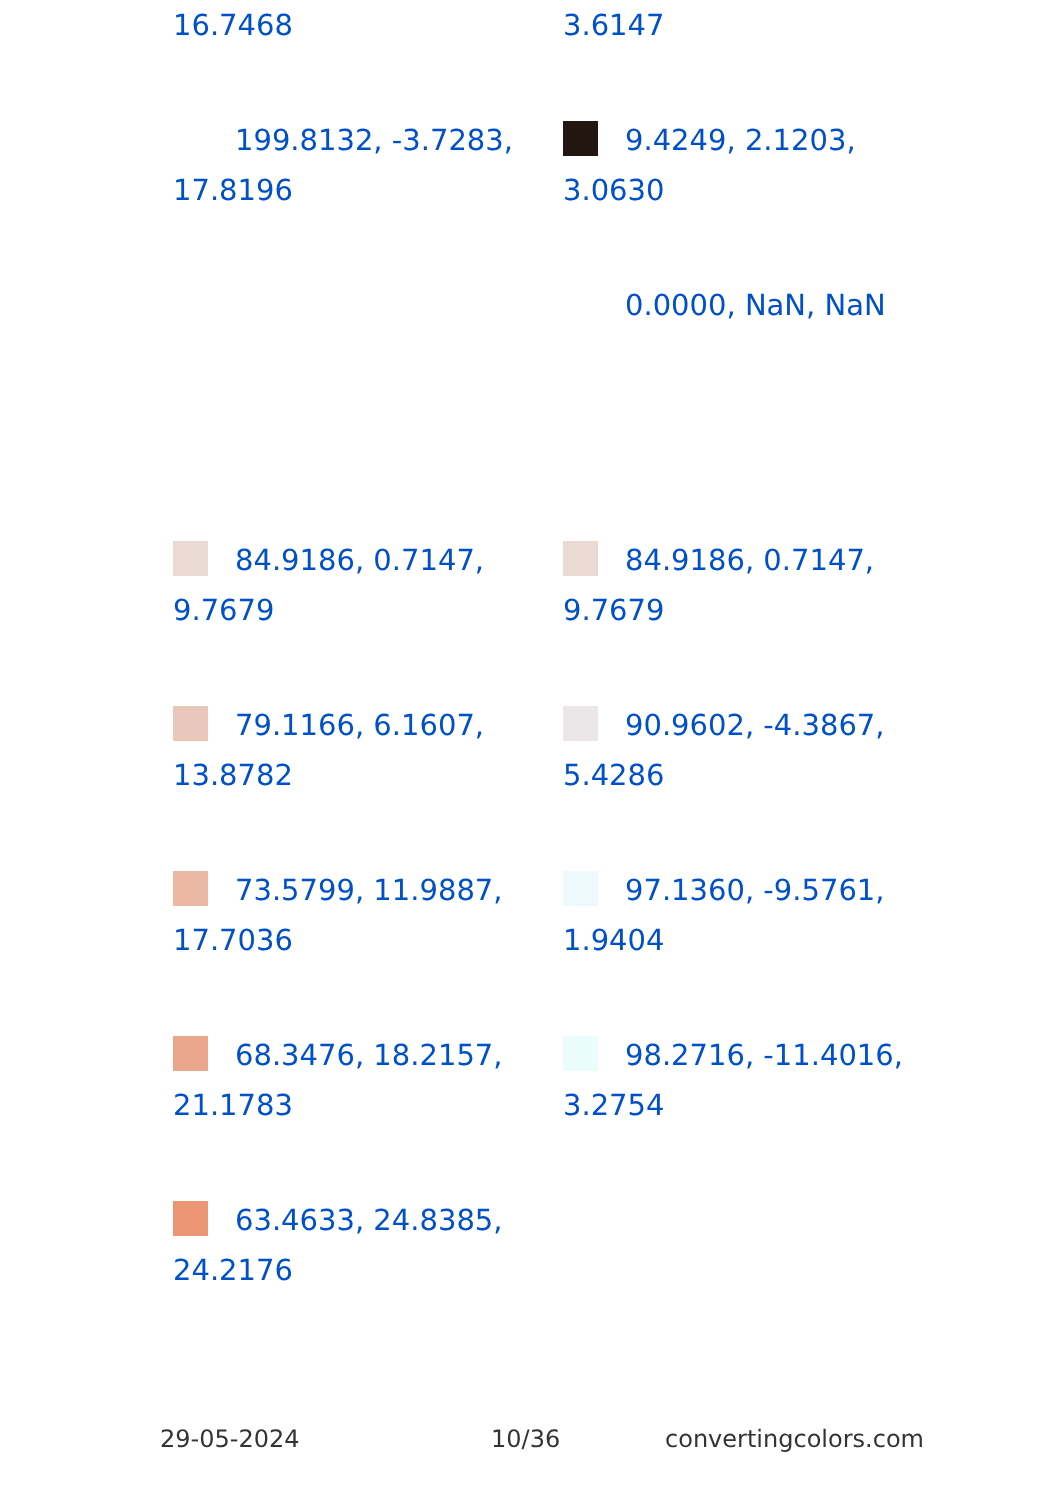16.7468 3.6147
199.8132, -3.7283, 17.8196
9.4249, 2.1203, 3.0630
0.0000, NaN, NaN
84.9186, 0.7147, 9.7679
84.9186, 0.7147, 9.7679
79.1166, 6.1607, 13.8782
90.9602, -4.3867, 5.4286
73.5799, 11.9887, 17.7036
97.1360, -9.5761, 1.9404
68.3476, 18.2157, 21.1783
98.2716, -11.4016, 3.2754
63.4633, 24.8385, 24.2176
29-05-2024 10/36 convertingcolors.com